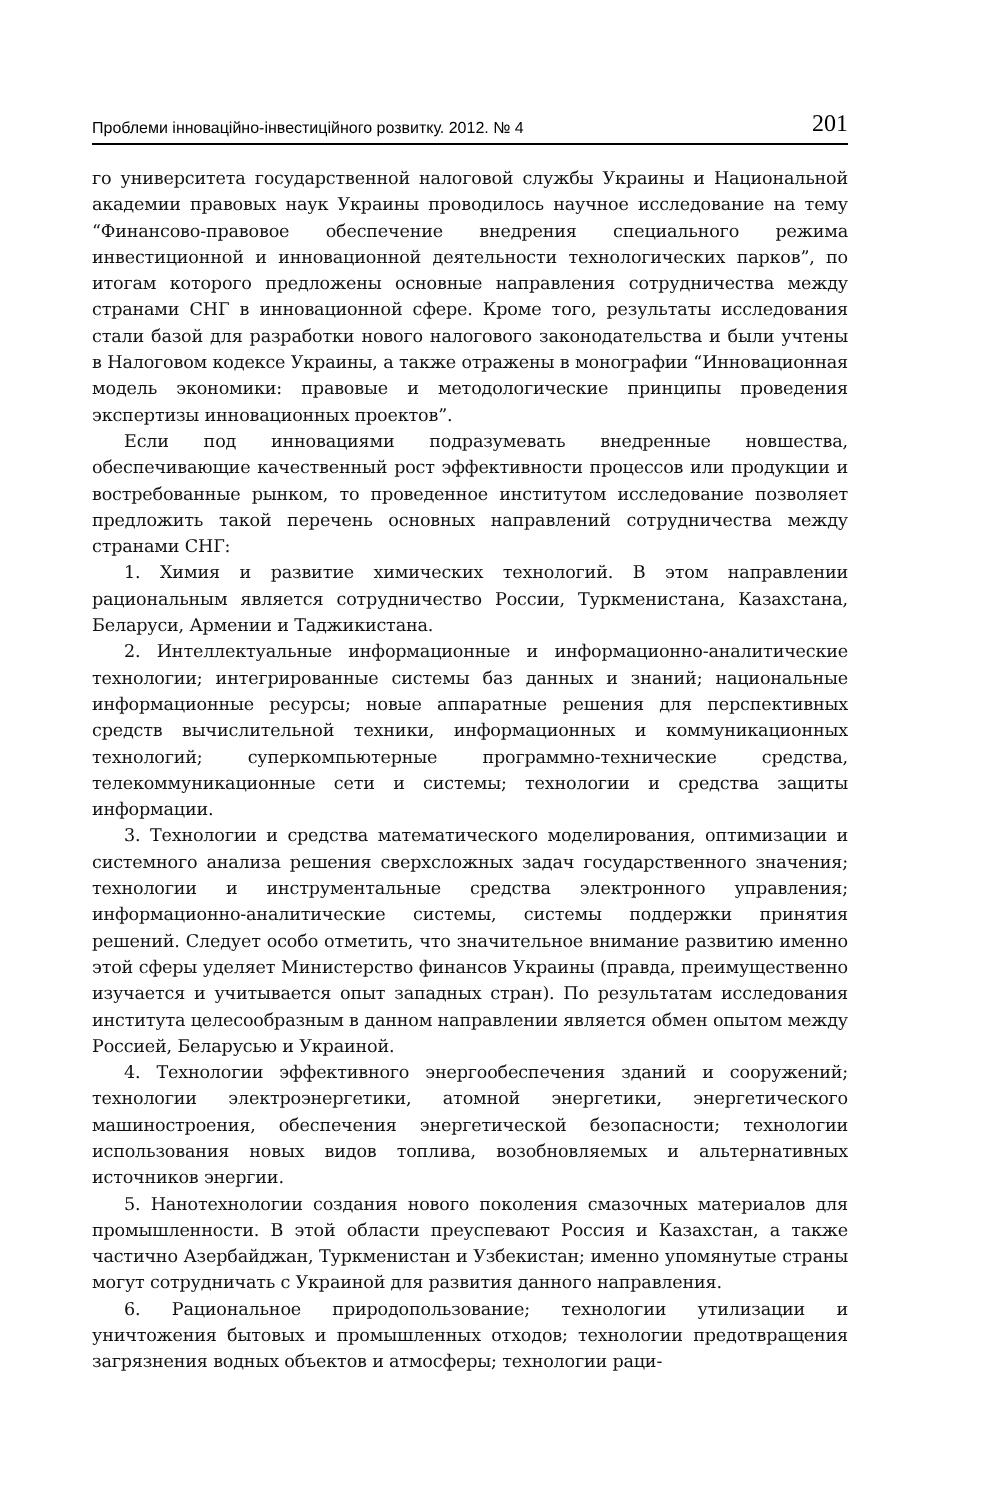Проблеми інноваційно-інвестиційного розвитку. 2012. № 4 201
го университета государственной налоговой службы Украины и Национальной академии правовых наук Украины проводилось научное исследование на тему “Финансово-правовое обеспечение внедрения специального режима инвестиционной и инновационной деятельности технологических парков”, по итогам которого предложены основные направления сотрудничества между странами СНГ в инновационной сфере. Кроме того, результаты исследования стали базой для разработки нового налогового законодательства и были учтены в Налоговом кодексе Украины, а также отражены в монографии “Инновационная модель экономики: правовые и методологические принципы проведения экспертизы инновационных проектов”.
Если под инновациями подразумевать внедренные новшества, обеспечивающие качественный рост эффективности процессов или продукции и востребованные рынком, то проведенное институтом исследование позволяет предложить такой перечень основных направлений сотрудничества между странами СНГ:
1. Химия и развитие химических технологий. В этом направлении рациональным является сотрудничество России, Туркменистана, Казахстана, Беларуси, Армении и Таджикистана.
2. Интеллектуальные информационные и информационно-аналитические технологии; интегрированные системы баз данных и знаний; национальные информационные ресурсы; новые аппаратные решения для перспективных средств вычислительной техники, информационных и коммуникационных технологий; суперкомпьютерные программно-технические средства, телекоммуникационные сети и системы; технологии и средства защиты информации.
3. Технологии и средства математического моделирования, оптимизации и системного анализа решения сверхсложных задач государственного значения; технологии и инструментальные средства электронного управления; информационно-аналитические системы, системы поддержки принятия решений. Следует особо отметить, что значительное внимание развитию именно этой сферы уделяет Министерство финансов Украины (правда, преимущественно изучается и учитывается опыт западных стран). По результатам исследования института целесообразным в данном направлении является обмен опытом между Россией, Беларусью и Украиной.
4. Технологии эффективного энергообеспечения зданий и сооружений; технологии электроэнергетики, атомной энергетики, энергетического машиностроения, обеспечения энергетической безопасности; технологии использования новых видов топлива, возобновляемых и альтернативных источников энергии.
5. Нанотехнологии создания нового поколения смазочных материалов для промышленности. В этой области преуспевают Россия и Казахстан, а также частично Азербайджан, Туркменистан и Узбекистан; именно упомянутые страны могут сотрудничать с Украиной для развития данного направления.
6. Рациональное природопользование; технологии утилизации и уничтожения бытовых и промышленных отходов; технологии предотвращения загрязнения водных объектов и атмосферы; технологии раци-